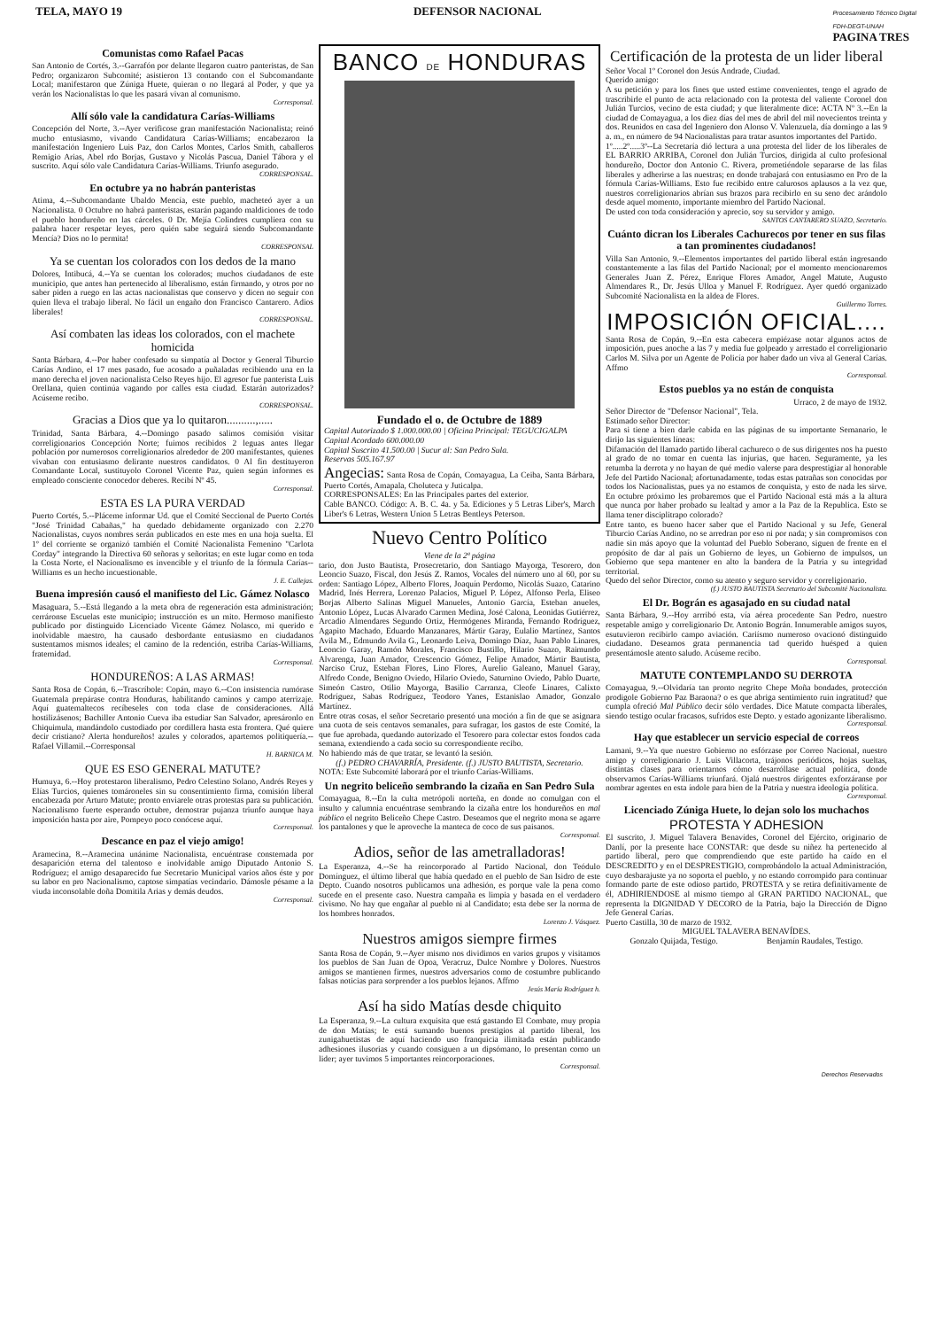TELA, MAYO 19 DEFENSOR NACIONAL Procesamiento Técnico Digital
FDH-DEGT-UNAH
PAGINA TRES
Comunistas como Rafael Pacas
San Antonio de Cortés, 3.--Garrafón por delante llegaron cuatro panteristas, de San Pedro; organizaron Subcomité; asistieron 13 contando con el Subcomandante Local; manifestaron que Zúniga Huete, quieran o no llegará al Poder, y que ya verán los Nacionalistas lo que les pasará vivan al comunismo.
Corresponsal.
Allí sólo vale la candidatura Carías-Williams
Concepción del Norte, 3.--Ayer verificose gran manifestación Nacionalista; reinó mucho entusiasmo, vivando Candidatura Carías-Williams; encabezaron la manifestación Ingeniero Luis Paz, don Carlos Montes, Carlos Smith, caballeros Remigio Arias, Abel rdo Borjas, Gustavo y Nicolás Pascua, Daniel Tábora y el suscrito. Aquí sólo vale Candidatura Carías-Williams. Triunfo asegurado.
CORRESPONSAL.
En octubre ya no habrán panteristas
Atima, 4.--Subcomandante Ubaldo Mencía, este pueblo, macheteó ayer a un Nacionalista. 0 Octubre no habrá panteristas, estarán pagando maldiciones de todo el pueblo hondureño en las cárceles. 0 Dr. Mejía Colindres cumpliera con su palabra hacer respetar leyes, pero quién sabe seguirá siendo Subcomandante Mencía? Dios no lo permita!
CORRESPONSAL
Ya se cuentan los colorados con los dedos de la mano
Dolores, Intibucá, 4.--Ya se cuentan los colorados; muchos ciudadanos de este municipio, que antes han pertenecido al liberalismo, están firmando, y otros por no saber piden a ruego en las actas nacionalistas que conservo y dicen no seguir con quien lleva el trabajo liberal. No fácil un engaño don Francisco Cantarero. Adios liberales!
CORRESPONSAL.
Así combaten las ideas los colorados, con el machete homicida
Santa Bárbara, 4.--Por haber confesado su simpatía al Doctor y General Tiburcio Carías Andino, el 17 mes pasado, fue acosado a puñaladas recibiendo una en la mano derecha el joven nacionalista Celso Reyes hijo. El agresor fue panterista Luis Orellana, quien continúa vagando por calles esta ciudad. Estarán autorizados? Acúseme recibo.
CORRESPONSAL.
Gracias a Dios que ya lo quitaron..........,.....
Trinidad, Santa Bárbara, 4.--Domingo pasado salimos comisión visitar correligionarios Concepción Norte; fuimos recibidos 2 leguas antes llegar población por numerosos correligionarios alrededor de 200 manifestantes, quienes vivaban con entusiasmo delirante nuestros candidatos. 0 Al fin destituyeron Comandante Local, sustituyolo Coronel Vicente Paz, quien según informes es empleado consciente conocedor deberes. Recibí Nº 45.
Corresponsal.
ESTA ES LA PURA VERDAD
Puerto Cortés, 5.--Pláceme informar Ud. que el Comité Seccional de Puerto Cortés "José Trinidad Cabañas," ha quedado debidamente organizado con 2.270 Nacionalistas, cuyos nombres serán publicados en este mes en una hoja suelta. El 1º del corriente se organizó también el Comité Nacionalista Femenino "Carlota Corday" integrando la Directiva 60 señoras y señoritas; en este lugar como en toda la Costa Norte, el Nacionalismo es invencible y el triunfo de la fórmula Carías--Williams es un hecho incuestionable.
J. E. Callejas.
Buena impresión causó el manifiesto del Lic. Gámez Nolasco
Masaguara, 5.--Está llegando a la meta obra de regeneración esta administración; cerráronse Escuelas este municipio; instrucción es un mito. Hermoso manifiesto publicado por distinguido Licenciado Vicente Gámez Nolasco, mi querido e inolvidable maestro, ha causado desbordante entusiasmo en ciudadanos sustentamos mismos ideales; el camino de la redención, estriba Carías-Williams, fraternidad.
Corresponsal.
HONDUREÑOS: A LAS ARMAS!
Santa Rosa de Copán, 6.--Trascríbole: Copán, mayo 6.--Con insistencia rumórase Guatemala prepárase contra Honduras, habilitando caminos y campo aterrizaje. Aquí guatemaltecos recíbeseles con toda clase de consideraciones. Allá hostilizásenos; Bachiller Antonio Cueva iba estudiar San Salvador, apresáronlo en Chiquimula, mandándolo custodiado por cordillera hasta esta frontera. Qué quiere decir cristiano? Alerta hondureños! azules y colorados, apartemos politiquería.--Rafael Villamil.--Corresponsal
H. BARNICA M.
QUE ES ESO GENERAL MATUTE?
Humuya, 6.--Hoy protestaron liberalismo, Pedro Celestino Solano, Andrés Reyes y Elías Turcios, quienes tomároneles sin su consentimiento firma, comisión liberal encabezada por Arturo Matute; pronto enviarele otras protestas para su publicación. Nacionalismo fuerte esperando octubre, demostrar pujanza triunfo aunque haya imposición hasta por aire, Pompeyo poco conócese aquí.
Corresponsal.
Descance en paz el viejo amigo!
Aramecina, 8.--Aramecina unánime Nacionalista, encuéntrase consternada por desaparición eterna del talentoso e inolvidable amigo Diputado Antonio S. Rodríguez; el amigo desaparecido fue Secretario Municipal varios años éste y por su labor en pro Nacionalismo, captose simpatías vecindario. Dámosle pésame a la viuda inconsolable doña Domitila Arias y demás deudos.
Corresponsal.
BANCO DE HONDURAS
Fundado el o. de Octubre de 1889
Capital Autorizado $ 1.000.000.00 | Oficina Principal: TEGUCIGALPA
Capital Acordado 600.000.00
Capital Suscrito 41.500.00 | Sucur al: San Pedro Sula.
Reservas 505.167.97
Angecias: Santa Rosa de Copán, Comayagua, La Ceiba, Santa Bárbara, Puerto Cortés, Amapala, Choluteca y Juticalpa.
CORRESPONSALES: En las Principales partes del exterior.
Cable BANCO. Código: A. B. C. 4a. y 5a. Ediciones y 5 Letras Liber's, March Liber's 6 Letras, Western Union 5 Letras Bentleys Peterson.
Nuevo Centro Político
Viene de la 2ª página
tario, don Justo Bautista, Prosecretario, don Santiago Mayorga, Tesorero, don Leoncio Suazo, Fiscal, don Jesús Z. Ramos, Vocales del número uno al 60, por su orden: Santiago López, Alberto Flores, Joaquín Perdomo, Nicolás Suazo, Catarino Madrid, Inés Herrera, Lorenzo Palacios, Miguel P. López, Alfonso Perla, Eliseo Borjas Alberto Salinas Miguel Manueles, Antonio García, Esteban anueles, Antonio López, Lucas Alvarado Carmen Medina, José Calona, Leonidas Gutiérrez, Arcadio Almendares Segundo Ortiz, Hermógenes Miranda, Fernando Rodríguez, Agapito Machado, Eduardo Manzanares, Mártir Garay, Eulalio Martínez, Santos Avila M., Edmundo Avila G., Leonardo Leiva, Domingo Díaz, Juan Pablo Linares, Leoncio Garay, Ramón Morales, Francisco Bustillo, Hilario Suazo, Raimundo Alvarenga, Juan Amador, Crescencio Gómez, Felipe Amador, Mártir Bautista, Narciso Cruz, Esteban Flores, Lino Flores, Aurelio Galeano, Manuel Garay, Alfredo Conde, Benigno Oviedo, Hilario Oviedo, Saturnino Oviedo, Pablo Duarte, Simeón Castro, Otilio Mayorga, Basilio Carranza, Cleofe Linares, Calixto Rodríguez, Sabas Rodríguez, Teodoro Yanes, Estanislao Amador, Gonzalo Martínez.
Entre otras cosas, el señor Secretario presentó una moción a fin de que se asignara una cuota de seis centavos semanales, para sufragar, los gastos de este Comité, la que fue aprobada, quedando autorizado el Tesorero para colectar estos fondos cada semana, extendiendo a cada socio su correspondiente recibo.
No habiendo más de que tratar, se levantó la sesión.
(f.) PEDRO CHAVARRÍA, Presidente. (f.) JUSTO BAUTISTA, Secretario.
NOTA: Este Subcomité laborará por el triunfo Carías-Williams.
Un negrito beliceño sembrando la cizaña en San Pedro Sula
Comayagua, 8.--En la culta metrópoli norteña, en donde no comulgan con el insulto y calumnia encuéntrase sembrando la cizaña entre los hondureños en mal público el negrito Beliceño Chepe Castro. Deseamos que el negrito mona se agarre los pantalones y que le aproveche la manteca de coco de sus paisanos.
Corresponsal.
Adios, señor de las ametralladoras!
La Esperanza, 4.--Se ha reincorporado al Partido Nacional, don Teódulo Domínguez, el último liberal que había quedado en el pueblo de San Isidro de este Depto. Cuando nosotros publicamos una adhesión, es porque vale la pena como sucede en el presente caso. Nuestra campaña es limpia y basada en el verdadero civismo. No hay que engañar al pueblo ni al Candidato; esta debe ser la norma de los hombres honrados.
Lorenzo J. Vásquez.
Nuestros amigos siempre firmes
Santa Rosa de Copán, 9.--Ayer mismo nos dividimos en varios grupos y visitamos los pueblos de San Juan de Opoa, Veracruz, Dulce Nombre y Dolores. Nuestros amigos se mantienen firmes, nuestros adversarios como de costumbre publicando falsas noticias para sorprender a los pueblos lejanos. Affmo
Jesús María Rodríguez h.
Así ha sido Matías desde chiquito
La Esperanza, 9.--La cultura exquisita que está gastando El Combate, muy propia de don Matías; le está sumando buenos prestigios al partido liberal, los zunigahuetistas de aquí haciendo uso franquicia ilimitada están publicando adhesiones ilusorias y cuando consiguen a un dipsómano, lo presentan como un lider; ayer tuvimos 5 importantes reincorporaciones.
Corresponsal.
Certificación de la protesta de un lider liberal
Señor Vocal 1º Coronel don Jesús Andrade, Ciudad.
Querido amigo:
A su petición y para los fines que usted estime convenientes, tengo el agrado de trascribirle el punto de acta relacionado con la protesta del valiente Coronel don Julián Turcios, vecino de esta ciudad; y que literalmente dice: ACTA Nº 3.--En la ciudad de Comayagua, a los diez días del mes de abril del mil novecientos treinta y dos. Reunidos en casa del Ingeniero don Alonso V. Valenzuela, día domingo a las 9 a. m., en número de 94 Nacionalistas para tratar asuntos importantes del Partido.
1º.....2º.....3º--La Secretaría dió lectura a una protesta del lider de los liberales de EL BARRIO ARRIBA, Coronel don Julián Turcios, dirigida al culto profesional hondureño, Doctor don Antonio C. Rivera, prometiéndole separarse de las filas liberales y adherirse a las nuestras; en donde trabajará con entusiasmo en Pro de la fórmula Carías-Williams. Esto fue recibido entre calurosos aplausos a la vez que, nuestros correligionarios abrían sus brazos para recibirlo en su seno dec arándolo desde aquel momento, importante miembro del Partido Nacional.
De usted con toda consideración y aprecio, soy su servidor y amigo.
SANTOS CANTARERO SUAZO, Secretario.
Cuánto dicran los Liberales Cachurecos por tener en sus filas a tan prominentes ciudadanos!
Villa San Antonio, 9.--Elementos importantes del partido liberal están ingresando constantemente a las filas del Partido Nacional; por el momento mencionaremos Generales Juan Z. Pérez, Enrique Flores Amador, Angel Matute, Augusto Almendares R., Dr. Jesús Ulloa y Manuel F. Rodríguez. Ayer quedó organizado Subcomité Nacionalista en la aldea de Flores.
Guillermo Torres.
IMPOSICIÓN OFICIAL....
Santa Rosa de Copán, 9.--En esta cabecera empiézase notar algunos actos de imposición, pues anoche a las 7 y media fue golpeado y arrestado el correligionario Carlos M. Silva por un Agente de Policía por haber dado un viva al General Carías. Affmo
Corresponsal.
Estos pueblos ya no están de conquista
Urraco, 2 de mayo de 1932.
Señor Director de "Defensor Nacional", Tela.
Estimado señor Director:
Para si tiene a bien darle cabida en las páginas de su importante Semanario, le dirijo las siguientes líneas:
Difamación del llamado partido liberal cachureco o de sus dirigentes nos ha puesto al grado de no tomar en cuenta las injurias, que hacen. Seguramente, ya les retumba la derrota y no hayan de qué medio valerse para desprestigiar al honorable Jefe del Partido Nacional; afortunadamente, todas estas patrañas son conocidas por todos los Nacionalistas, pues ya no estamos de conquista, y esto de nada les sirve. En octubre próximo les probaremos que el Partido Nacional está más a la altura que nunca por haber probado su lealtad y amor a la Paz de la Republica. Esto se llama tener disciplitrapo colorado?
Entre tanto, es bueno hacer saber que el Partido Nacional y su Jefe, General Tiburcio Carías Andino, no se arredran por eso ni por nada; y sin compromisos con nadie sin más apoyo que la voluntad del Pueblo Soberano, siguen de frente en el propósito de dar al país un Gobierno de leyes, un Gobierno de impulsos, un Gobierno que sepa mantener en alto la bandera de la Patria y su integridad territorial.
Quedo del señor Director, como su atento y seguro servidor y correligionario.
(f.) JUSTO BAUTISTA Secretario del Subcomité Nacionalista.
El Dr. Bográn es agasajado en su ciudad natal
Santa Bárbara, 9.--Hoy arrribó esta, vía aérea procedente San Pedro, nuestro respetable amigo y correligionario Dr. Antonio Bográn. Innumerable amigos suyos, esutuvieron recibirlo campo aviación. Cariísmo numeroso ovacionó distinguido ciudadano. Deseamos grata permanencia tad querido huésped a quien presentámosle atento saludo. Acúseme recibo.
Corresponsal.
MATUTE CONTEMPLANDO SU DERROTA
Comayagua, 9.--Olvidaría tan pronto negrito Chepe Moña bondades, protección prodigole Gobierno Paz Baraona? o es que abriga sentimiento ruin ingratitud? que cumpla ofreció Mal Público decir sólo verdades. Dice Matute compacta liberales, siendo testigo ocular fracasos, sufridos este Depto. y estado agonizante liberalismo.
Corresponsal.
Hay que establecer un servicio especial de correos
Lamani, 9.--Ya que nuestro Gobierno no esfórzase por Correo Nacional, nuestro amigo y correligionario J. Luis Villacorta, trájonos periódicos, hojas sueltas, distintas clases para orientarnos cómo desarróllase actual política, donde observamos Carías-Williams triunfará. Ojalá nuestros dirigentes exforzáranse por nombrar agentes en esta índole para bien de la Patria y nuestra ideología política.
Corresponsal.
Licenciado Zúniga Huete, lo dejan solo los muchachos
PROTESTA Y ADHESION
El suscrito, J. Miguel Talavera Benavídes, Coronel del Ejército, originario de Danlí, por la presente hace CONSTAR: que desde su niñez ha pertenecido al partido liberal, pero que comprendiendo que este partido ha caído en el DESCREDITO y en el DESPRESTIGIO, comprobándolo la actual Administración, cuyo desbarajuste ya no soporta el pueblo, y no estando corrompido para continuar formando parte de este odioso partido, PROTESTA y se retira definitivamente de él, ADHIRIENDOSE al mismo tiempo al GRAN PARTIDO NACIONAL, que representa la DIGNIDAD Y DECORO de la Patria, bajo la Dirección de Digno Jefe General Carías.
Puerto Castilla, 30 de marzo de 1932.
MIGUEL TALAVERA BENAVÍDES.
Gonzalo Quijada, Testigo. Benjamín Raudales, Testigo.
Derechos Reservados